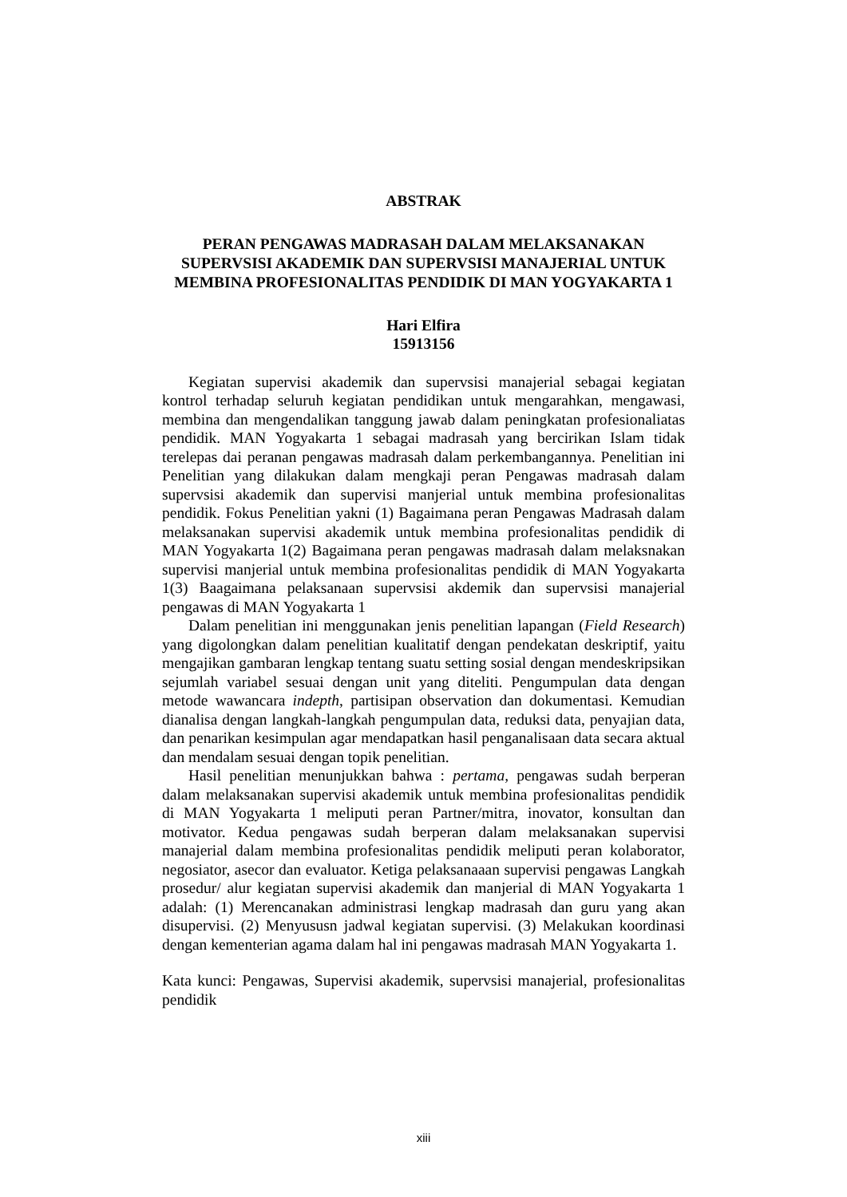ABSTRAK
PERAN PENGAWAS MADRASAH DALAM MELAKSANAKAN SUPERVSISI AKADEMIK DAN SUPERVSISI MANAJERIAL UNTUK MEMBINA PROFESIONALITAS PENDIDIK DI MAN YOGYAKARTA 1
Hari Elfira
15913156
Kegiatan supervisi akademik dan supervsisi manajerial sebagai kegiatan kontrol terhadap seluruh kegiatan pendidikan untuk mengarahkan, mengawasi, membina dan mengendalikan tanggung jawab dalam peningkatan profesionaliatas pendidik. MAN Yogyakarta 1 sebagai madrasah yang bercirikan Islam tidak terelepas dai peranan pengawas madrasah dalam perkembangannya. Penelitian ini Penelitian yang dilakukan dalam mengkaji peran Pengawas madrasah dalam supervsisi akademik dan supervisi manjerial untuk membina profesionalitas pendidik. Fokus Penelitian yakni (1) Bagaimana peran Pengawas Madrasah dalam melaksanakan supervisi akademik untuk membina profesionalitas pendidik di MAN Yogyakarta 1(2) Bagaimana peran pengawas madrasah dalam melaksnakan supervisi manjerial untuk membina profesionalitas pendidik di MAN Yogyakarta 1(3) Baagaimana pelaksanaan supervsisi akdemik dan supervsisi manajerial pengawas di MAN Yogyakarta 1
Dalam penelitian ini menggunakan jenis penelitian lapangan (Field Research) yang digolongkan dalam penelitian kualitatif dengan pendekatan deskriptif, yaitu mengajikan gambaran lengkap tentang suatu setting sosial dengan mendeskripsikan sejumlah variabel sesuai dengan unit yang diteliti. Pengumpulan data dengan metode wawancara indepth, partisipan observation dan dokumentasi. Kemudian dianalisa dengan langkah-langkah pengumpulan data, reduksi data, penyajian data, dan penarikan kesimpulan agar mendapatkan hasil penganalisaan data secara aktual dan mendalam sesuai dengan topik penelitian.
Hasil penelitian menunjukkan bahwa : pertama, pengawas sudah berperan dalam melaksanakan supervisi akademik untuk membina profesionalitas pendidik di MAN Yogyakarta 1 meliputi peran Partner/mitra, inovator, konsultan dan motivator. Kedua pengawas sudah berperan dalam melaksanakan supervisi manajerial dalam membina profesionalitas pendidik meliputi peran kolaborator, negosiator, asecor dan evaluator. Ketiga pelaksanaaan supervisi pengawas Langkah prosedur/ alur kegiatan supervisi akademik dan manjerial di MAN Yogyakarta 1 adalah: (1) Merencanakan administrasi lengkap madrasah dan guru yang akan disupervisi. (2) Menyususn jadwal kegiatan supervisi. (3) Melakukan koordinasi dengan kementerian agama dalam hal ini pengawas madrasah MAN Yogyakarta 1.
Kata kunci: Pengawas, Supervisi akademik, supervsisi manajerial, profesionalitas pendidik
xiii